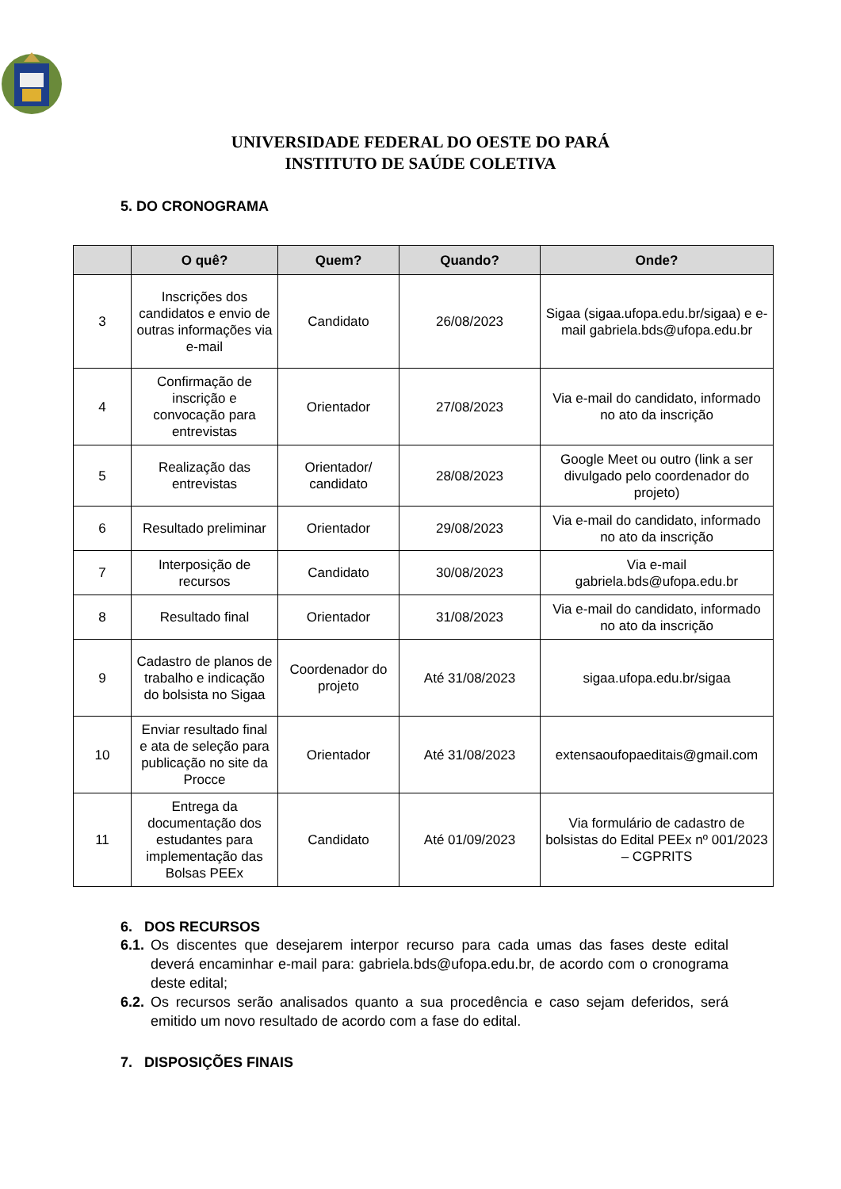UNIVERSIDADE FEDERAL DO OESTE DO PARÁ
INSTITUTO DE SAÚDE COLETIVA
5. DO CRONOGRAMA
| | O quê? | Quem? | Quando? | Onde? |
| --- | --- | --- | --- | --- |
| 3 | Inscrições dos candidatos e envio de outras informações via e-mail | Candidato | 26/08/2023 | Sigaa (sigaa.ufopa.edu.br/sigaa) e e-mail gabriela.bds@ufopa.edu.br |
| 4 | Confirmação de inscrição e convocação para entrevistas | Orientador | 27/08/2023 | Via e-mail do candidato, informado no ato da inscrição |
| 5 | Realização das entrevistas | Orientador/ candidato | 28/08/2023 | Google Meet ou outro (link a ser divulgado pelo coordenador do projeto) |
| 6 | Resultado preliminar | Orientador | 29/08/2023 | Via e-mail do candidato, informado no ato da inscrição |
| 7 | Interposição de recursos | Candidato | 30/08/2023 | Via e-mail gabriela.bds@ufopa.edu.br |
| 8 | Resultado final | Orientador | 31/08/2023 | Via e-mail do candidato, informado no ato da inscrição |
| 9 | Cadastro de planos de trabalho e indicação do bolsista no Sigaa | Coordenador do projeto | Até 31/08/2023 | sigaa.ufopa.edu.br/sigaa |
| 10 | Enviar resultado final e ata de seleção para publicação no site da Procce | Orientador | Até 31/08/2023 | extensaoufopaeditais@gmail.com |
| 11 | Entrega da documentação dos estudantes para implementação das Bolsas PEEx | Candidato | Até 01/09/2023 | Via formulário de cadastro de bolsistas do Edital PEEx nº 001/2023 – CGPRITS |
6. DOS RECURSOS
6.1. Os discentes que desejarem interpor recurso para cada umas das fases deste edital deverá encaminhar e-mail para: gabriela.bds@ufopa.edu.br, de acordo com o cronograma deste edital;
6.2. Os recursos serão analisados quanto a sua procedência e caso sejam deferidos, será emitido um novo resultado de acordo com a fase do edital.
7. DISPOSIÇÕES FINAIS